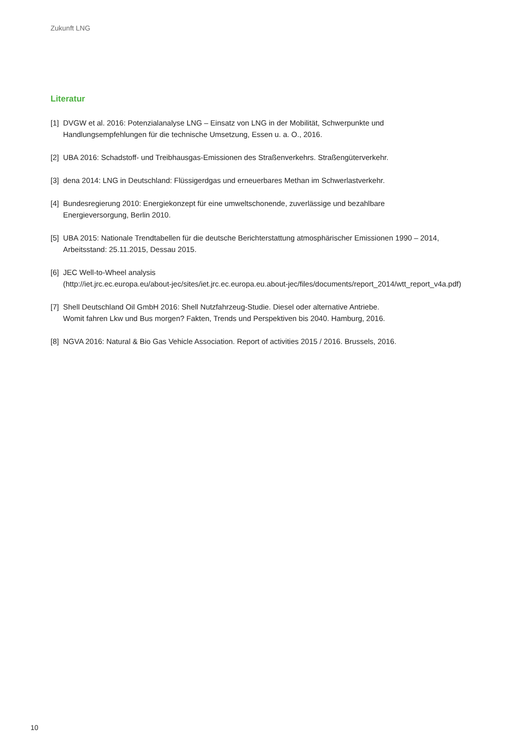Zukunft LNG
Literatur
[1] DVGW et al. 2016: Potenzialanalyse LNG – Einsatz von LNG in der Mobilität, Schwerpunkte und
Handlungsempfehlungen für die technische Umsetzung, Essen u. a. O., 2016.
[2] UBA 2016: Schadstoff- und Treibhausgas-Emissionen des Straßenverkehrs. Straßengüterverkehr.
[3] dena 2014: LNG in Deutschland: Flüssigerdgas und erneuerbares Methan im Schwerlastverkehr.
[4] Bundesregierung 2010: Energiekonzept für eine umweltschonende, zuverlässige und bezahlbare
Energieversorgung, Berlin 2010.
[5] UBA 2015: Nationale Trendtabellen für die deutsche Berichterstattung atmosphärischer Emissionen 1990 – 2014,
Arbeitsstand: 25.11.2015, Dessau 2015.
[6] JEC Well-to-Wheel analysis
(http://iet.jrc.ec.europa.eu/about-jec/sites/iet.jrc.ec.europa.eu.about-jec/files/documents/report_2014/wtt_report_v4a.pdf)
[7] Shell Deutschland Oil GmbH 2016: Shell Nutzfahrzeug-Studie. Diesel oder alternative Antriebe.
Womit fahren Lkw und Bus morgen? Fakten, Trends und Perspektiven bis 2040. Hamburg, 2016.
[8] NGVA 2016: Natural & Bio Gas Vehicle Association. Report of activities 2015 / 2016. Brussels, 2016.
10